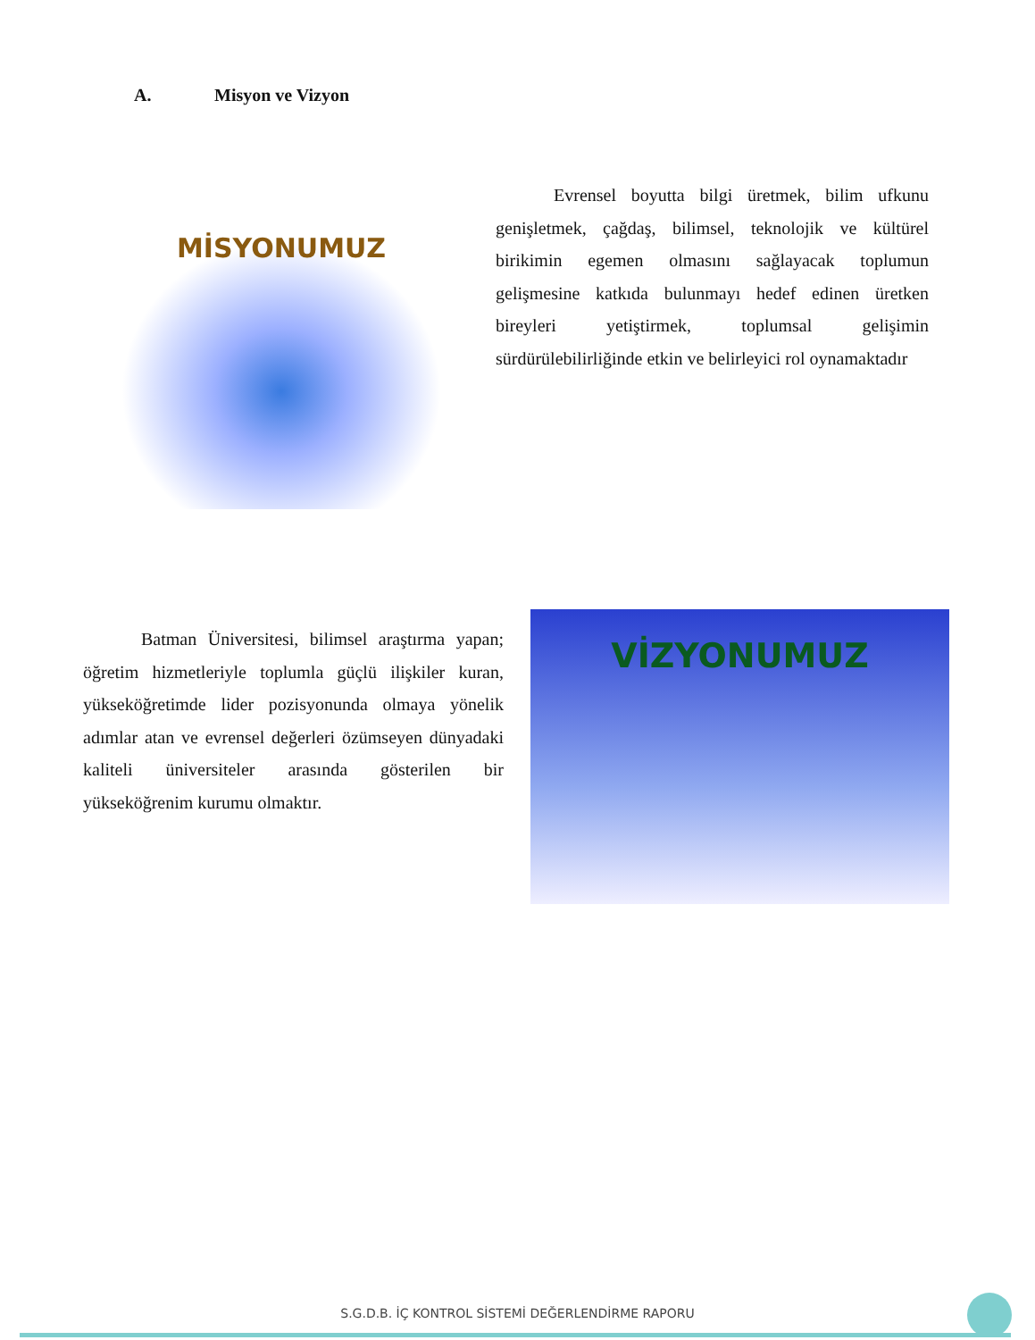A. Misyon ve Vizyon
MİSYONUMUZ
Evrensel boyutta bilgi üretmek, bilim ufkunu genişletmek, çağdaş, bilimsel, teknolojik ve kültürel birikimin egemen olmasını sağlayacak toplumun gelişmesine katkıda bulunmayı hedef edinen üretken bireyleri yetiştirmek, toplumsal gelişimin sürdürülebilirliğinde etkin ve belirleyici rol oynamaktadır
Batman Üniversitesi, bilimsel araştırma yapan; öğretim hizmetleriyle toplumla güçlü ilişkiler kuran, yükseköğretimde lider pozisyonunda olmaya yönelik adımlar atan ve evrensel değerleri özümseyen dünyadaki kaliteli üniversiteler arasında gösterilen bir yükseköğrenim kurumu olmaktır.
VİZYONUMUZ
S.G.D.B. İÇ KONTROL SİSTEMİ DEĞERLENDİRME RAPORU